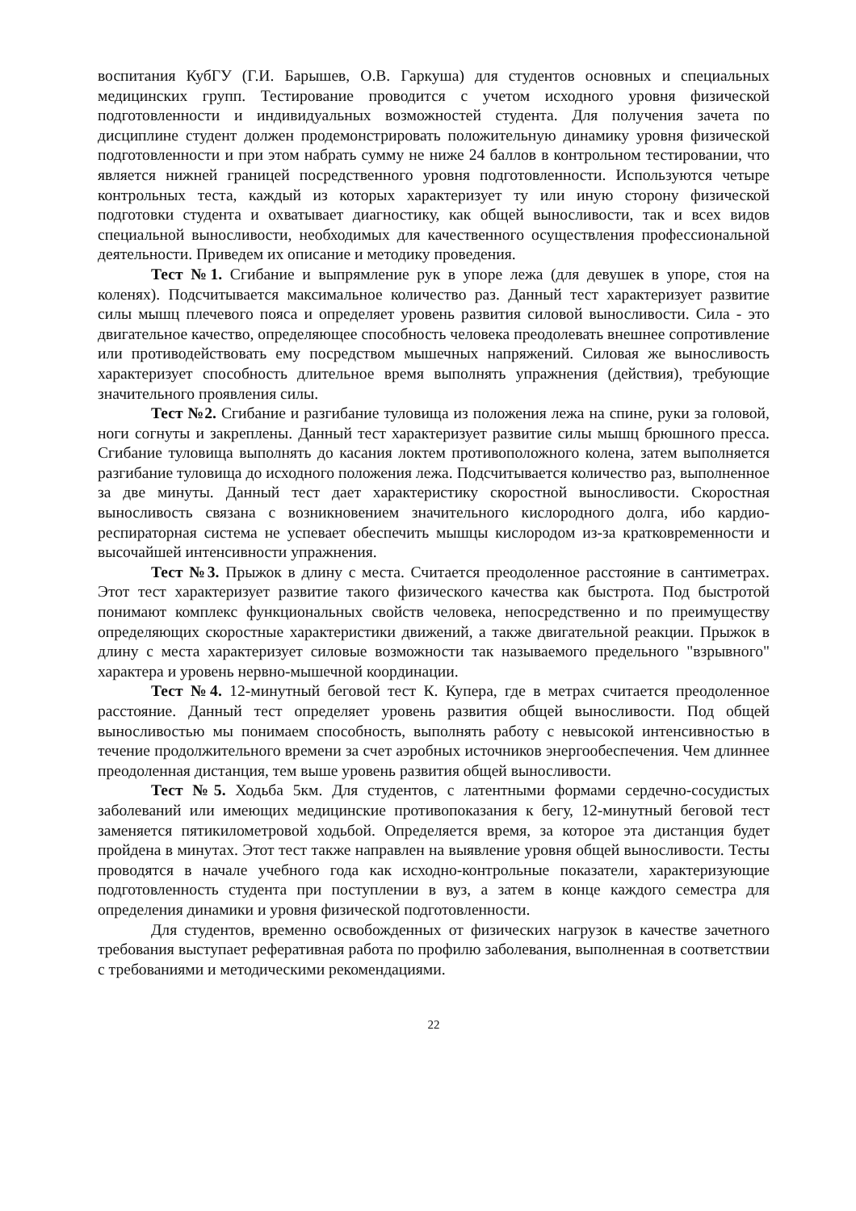воспитания КубГУ (Г.И. Барышев, О.В. Гаркуша) для студентов основных и специальных медицинских групп. Тестирование проводится с учетом исходного уровня физической подготовленности и индивидуальных возможностей студента. Для получения зачета по дисциплине студент должен продемонстрировать положительную динамику уровня физической подготовленности и при этом набрать сумму не ниже 24 баллов в контрольном тестировании, что является нижней границей посредственного уровня подготовленности. Используются четыре контрольных теста, каждый из которых характеризует ту или иную сторону физической подготовки студента и охватывает диагностику, как общей выносливости, так и всех видов специальной выносливости, необходимых для качественного осуществления профессиональной деятельности. Приведем их описание и методику проведения.
Тест №1. Сгибание и выпрямление рук в упоре лежа (для девушек в упоре, стоя на коленях). Подсчитывается максимальное количество раз. Данный тест характеризует развитие силы мышц плечевого пояса и определяет уровень развития силовой выносливости. Сила - это двигательное качество, определяющее способность человека преодолевать внешнее сопротивление или противодействовать ему посредством мышечных напряжений. Силовая же выносливость характеризует способность длительное время выполнять упражнения (действия), требующие значительного проявления силы.
Тест №2. Сгибание и разгибание туловища из положения лежа на спине, руки за головой, ноги согнуты и закреплены. Данный тест характеризует развитие силы мышц брюшного пресса. Сгибание туловища выполнять до касания локтем противоположного колена, затем выполняется разгибание туловища до исходного положения лежа. Подсчитывается количество раз, выполненное за две минуты. Данный тест дает характеристику скоростной выносливости. Скоростная выносливость связана с возникновением значительного кислородного долга, ибо кардио- респираторная система не успевает обеспечить мышцы кислородом из-за кратковременности и высочайшей интенсивности упражнения.
Тест №3. Прыжок в длину с места. Считается преодоленное расстояние в сантиметрах. Этот тест характеризует развитие такого физического качества как быстрота. Под быстротой понимают комплекс функциональных свойств человека, непосредственно и по преимуществу определяющих скоростные характеристики движений, а также двигательной реакции. Прыжок в длину с места характеризует силовые возможности так называемого предельного "взрывного" характера и уровень нервно-мышечной координации.
Тест №4. 12-минутный беговой тест К. Купера, где в метрах считается преодоленное расстояние. Данный тест определяет уровень развития общей выносливости. Под общей выносливостью мы понимаем способность, выполнять работу с невысокой интенсивностью в течение продолжительного времени за счет аэробных источников энергообеспечения. Чем длиннее преодоленная дистанция, тем выше уровень развития общей выносливости.
Тест №5. Ходьба 5км. Для студентов, с латентными формами сердечно-сосудистых заболеваний или имеющих медицинские противопоказания к бегу, 12-минутный беговой тест заменяется пятикилометровой ходьбой. Определяется время, за которое эта дистанция будет пройдена в минутах. Этот тест также направлен на выявление уровня общей выносливости. Тесты проводятся в начале учебного года как исходно-контрольные показатели, характеризующие подготовленность студента при поступлении в вуз, а затем в конце каждого семестра для определения динамики и уровня физической подготовленности.
Для студентов, временно освобожденных от физических нагрузок в качестве зачетного требования выступает реферативная работа по профилю заболевания, выполненная в соответствии с требованиями и методическими рекомендациями.
22